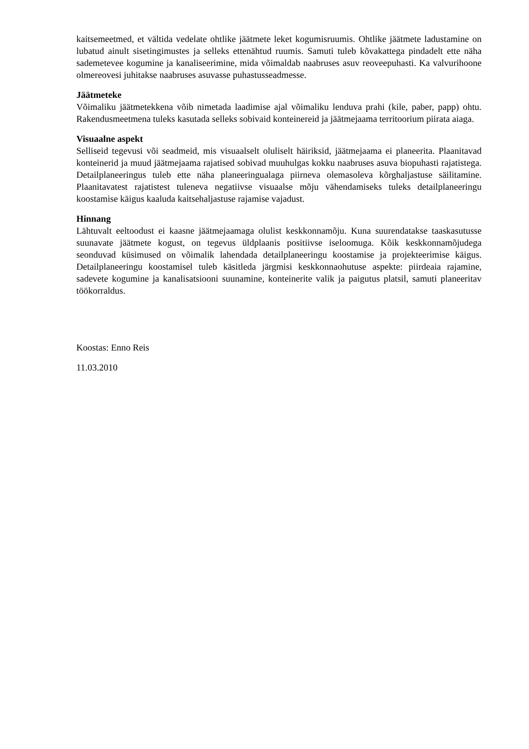kaitsemeetmed, et vältida vedelate ohtlike jäätmete leket kogumisruumis. Ohtlike jäätmete ladustamine on lubatud ainult sisetingimustes ja selleks ettenähtud ruumis. Samuti tuleb kõvakattega pindadelt ette näha sademetevee kogumine ja kanaliseerimine, mida võimaldab naabruses asuv reoveepuhasti. Ka valvurihoone olmereovesi juhitakse naabruses asuvasse puhastusseadmesse.
Jäätmeteke
Võimaliku jäätmetekkena võib nimetada laadimise ajal võimaliku lenduva prahi (kile, paber, papp) ohtu. Rakendusmeetmena tuleks kasutada selleks sobivaid konteinereid ja jäätmejaama territoorium piirata aiaga.
Visuaalne aspekt
Selliseid tegevusi või seadmeid, mis visuaalselt oluliselt häiriksid, jäätmejaama ei planeerita. Plaanitavad konteinerid ja muud jäätmejaama rajatised sobivad muuhulgas kokku naabruses asuva biopuhasti rajatistega. Detailplaneeringus tuleb ette näha planeeringualaga piirneva olemasoleva kõrghaljastuse säilitamine. Plaanitavatest rajatistest tuleneva negatiivse visuaalse mõju vähendamiseks tuleks detailplaneeringu koostamise käigus kaaluda kaitsehaljastuse rajamise vajadust.
Hinnang
Lähtuvalt eeltoodust ei kaasne jäätmejaamaga olulist keskkonnamõju. Kuna suurendatakse taaskasutusse suunavate jäätmete kogust, on tegevus üldplaanis positiivse iseloomuga. Kõik keskkonnamõjudega seonduvad küsimused on võimalik lahendada detailplaneeringu koostamise ja projekteerimise käigus. Detailplaneeringu koostamisel tuleb käsitleda järgmisi keskkonnaohutuse aspekte: piirdeaia rajamine, sadevete kogumine ja kanalisatsiooni suunamine, konteinerite valik ja paigutus platsil, samuti planeeritav töökorraldus.
Koostas: Enno Reis
11.03.2010